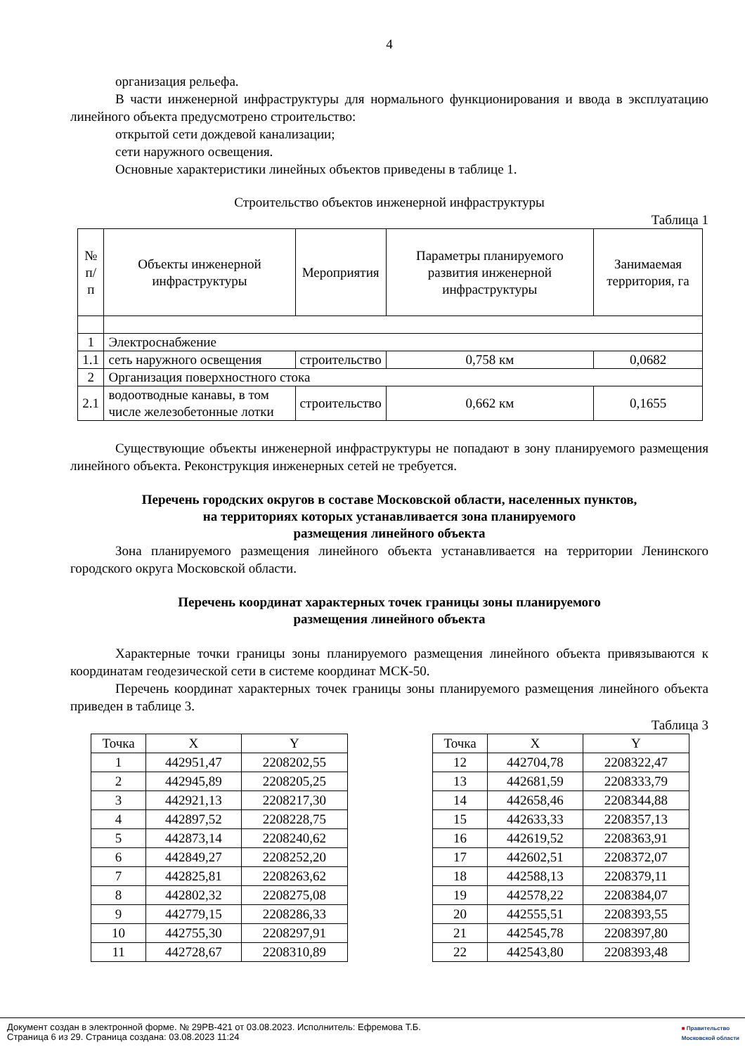4
организация рельефа.
В части инженерной инфраструктуры для нормального функционирования и ввода в эксплуатацию линейного объекта предусмотрено строительство:
открытой сети дождевой канализации;
сети наружного освещения.
Основные характеристики линейных объектов приведены в таблице 1.
Строительство объектов инженерной инфраструктуры
Таблица 1
| № п/п | Объекты инженерной инфраструктуры | Мероприятия | Параметры планируемого развития инженерной инфраструктуры | Занимаемая территория, га |
| 1 | Электроснабжение | | | |
| 1.1 | сеть наружного освещения | строительство | 0,758 км | 0,0682 |
| 2 | Организация поверхностного стока | | | |
| 2.1 | водоотводные канавы, в том числе железобетонные лотки | строительство | 0,662 км | 0,1655 |
Существующие объекты инженерной инфраструктуры не попадают в зону планируемого размещения линейного объекта. Реконструкция инженерных сетей не требуется.
Перечень городских округов в составе Московской области, населенных пунктов,
на территориях которых устанавливается зона планируемого
размещения линейного объекта
Зона планируемого размещения линейного объекта устанавливается на территории Ленинского городского округа Московской области.
Перечень координат характерных точек границы зоны планируемого
размещения линейного объекта
Характерные точки границы зоны планируемого размещения линейного объекта привязываются к координатам геодезической сети в системе координат МСК-50.
Перечень координат характерных точек границы зоны планируемого размещения линейного объекта приведен в таблице 3.
Таблица 3
| Точка | X | Y |
| --- | --- | --- |
| 1 | 442951,47 | 2208202,55 |
| 2 | 442945,89 | 2208205,25 |
| 3 | 442921,13 | 2208217,30 |
| 4 | 442897,52 | 2208228,75 |
| 5 | 442873,14 | 2208240,62 |
| 6 | 442849,27 | 2208252,20 |
| 7 | 442825,81 | 2208263,62 |
| 8 | 442802,32 | 2208275,08 |
| 9 | 442779,15 | 2208286,33 |
| 10 | 442755,30 | 2208297,91 |
| 11 | 442728,67 | 2208310,89 |
| Точка | X | Y |
| --- | --- | --- |
| 12 | 442704,78 | 2208322,47 |
| 13 | 442681,59 | 2208333,79 |
| 14 | 442658,46 | 2208344,88 |
| 15 | 442633,33 | 2208357,13 |
| 16 | 442619,52 | 2208363,91 |
| 17 | 442602,51 | 2208372,07 |
| 18 | 442588,13 | 2208379,11 |
| 19 | 442578,22 | 2208384,07 |
| 20 | 442555,51 | 2208393,55 |
| 21 | 442545,78 | 2208397,80 |
| 22 | 442543,80 | 2208393,48 |
Документ создан в электронной форме. № 29РВ-421 от 03.08.2023. Исполнитель: Ефремова Т.Б.
Страница 6 из 29. Страница создана: 03.08.2023 11:24
■ Правительство
Московской области